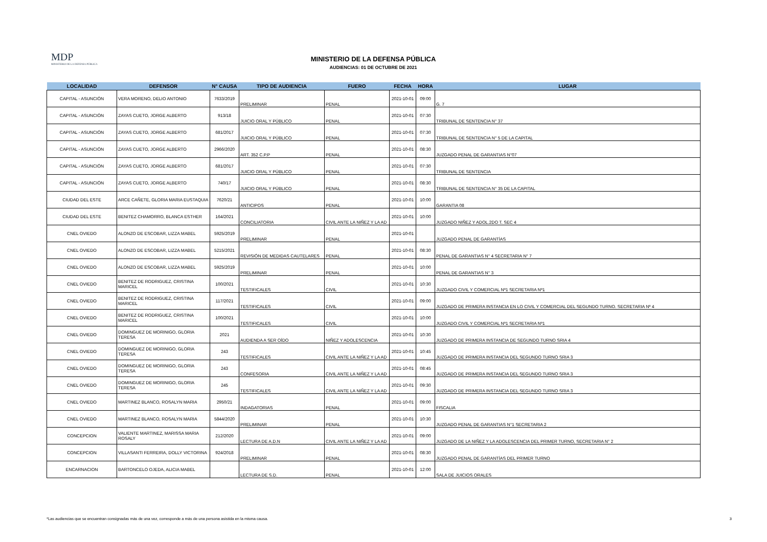MDP
MINISTERIO DE LA DEFENSA PÚBLICA
MINISTERIO DE LA DEFENSA PÚBLICA
AUDIENCIAS: 01 DE OCTUBRE DE 2021
| LOCALIDAD | DEFENSOR | N° CAUSA | TIPO DE AUDIENCIA | FUERO | FECHA | HORA | LUGAR |
| --- | --- | --- | --- | --- | --- | --- | --- |
| CAPITAL - ASUNCIÓN | VERA MORENO, DELIO ANTONIO | 7633/2019 | PRELIMINAR | PENAL | 2021-10-01 | 09:00 | G. 7 |
| CAPITAL - ASUNCIÓN | ZAYAS CUETO, JORGE ALBERTO | 913/18 | JUICIO ORAL Y PÚBLICO | PENAL | 2021-10-01 | 07:30 | TRIBUNAL DE SENTENCIA N° 37 |
| CAPITAL - ASUNCIÓN | ZAYAS CUETO, JORGE ALBERTO | 681/2017 | JUICIO ORAL Y PÚBLICO | PENAL | 2021-10-01 | 07:30 | TRIBUNAL DE SENTENCIA N° 5 DE LA CAPITAL |
| CAPITAL - ASUNCIÓN | ZAYAS CUETO, JORGE ALBERTO | 2966/2020 | ART. 352 C.P.P | PENAL | 2021-10-01 | 08:30 | JUZGADO PENAL DE GARANTIAS N°07 |
| CAPITAL - ASUNCIÓN | ZAYAS CUETO, JORGE ALBERTO | 681/2017 | JUICIO ORAL Y PÚBLICO | PENAL | 2021-10-01 | 07:30 | TRIBUNAL DE SENTENCIA |
| CAPITAL - ASUNCIÓN | ZAYAS CUETO, JORGE ALBERTO | 740/17 | JUICIO ORAL Y PÚBLICO | PENAL | 2021-10-01 | 08:30 | TRIBUNAL DE SENTENCIA N° 35 DE LA CAPITAL |
| CIUDAD DEL ESTE | ARCE CAÑETE, GLORIA MARIA EUSTAQUIA | 7620/21 | ANTICIPOS | PENAL | 2021-10-01 | 10:00 | GARANTIA 08 |
| CIUDAD DEL ESTE | BENITEZ CHAMORRO, BLANCA ESTHER | 164/2021 | CONCILIATORIA | CIVIL ANTE LA NIÑEZ Y LA AD | 2021-10-01 | 10:00 | JUZGADO NIÑEZ Y ADOL.2DO T. SEC 4 |
| CNEL OVIEDO | ALONZO DE ESCOBAR, LIZZA MABEL | 5925/2019 | PRELIMINAR | PENAL | 2021-10-01 | | JUZGADO PENAL DE GARANTÍAS |
| CNEL OVIEDO | ALONZO DE ESCOBAR, LIZZA MABEL | 5215/2021 | REVISIÓN DE MEDIDAS CAUTELARES | PENAL | 2021-10-01 | 08:30 | PENAL DE GARANTIAS N° 4 SECRETARIA N° 7 |
| CNEL OVIEDO | ALONZO DE ESCOBAR, LIZZA MABEL | 5925/2019 | PRELIMINAR | PENAL | 2021-10-01 | 10:00 | PENAL DE GARANTIAS N° 3 |
| CNEL OVIEDO | BENITEZ DE RODRIGUEZ, CRISTINA MARICEL | 100/2021 | TESTIFICALES | CIVIL | 2021-10-01 | 10:30 | JUZGADO CIVIL Y COMERCIAL Nº1 SECRETARIA Nº1 |
| CNEL OVIEDO | BENITEZ DE RODRIGUEZ, CRISTINA MARICEL | 117/2021 | TESTIFICALES | CIVIL | 2021-10-01 | 09:00 | JUZGADO DE PRIMERA INSTANCIA EN LO CIVIL Y COMERCIAL DEL SEGUNDO TURNO. SECRETARIA Nº 4 |
| CNEL OVIEDO | BENITEZ DE RODRIGUEZ, CRISTINA MARICEL | 100/2021 | TESTIFICALES | CIVIL | 2021-10-01 | 10:00 | JUZGADO CIVIL Y COMERCIAL Nº1 SECRETARIA Nº1 |
| CNEL OVIEDO | DOMINGUEZ DE MORINIGO, GLORIA TERESA | 2021 | AUDIENDA A SER OÍDO | NIÑEZ Y ADOLESCENCIA | 2021-10-01 | 10:30 | JUZGADO DE PRIMERA INSTANCIA DE SEGUNDO TURNO SRIA 4 |
| CNEL OVIEDO | DOMINGUEZ DE MORINIGO, GLORIA TERESA | 243 | TESTIFICALES | CIVIL ANTE LA NIÑEZ Y LA AD | 2021-10-01 | 10:45 | JUZGADO DE PRIMERA INSTANCIA DEL SEGUNDO TURNO SRIA 3 |
| CNEL OVIEDO | DOMINGUEZ DE MORINIGO, GLORIA TERESA | 243 | CONFESORIA | CIVIL ANTE LA NIÑEZ Y LA AD | 2021-10-01 | 08:45 | JUZGADO DE PRIMERA INSTANCIA DEL SEGUNDO TURNO SRIA 3 |
| CNEL OVIEDO | DOMINGUEZ DE MORINIGO, GLORIA TERESA | 245 | TESTIFICALES | CIVIL ANTE LA NIÑEZ Y LA AD | 2021-10-01 | 09:30 | JUZGADO DE PRIMERA INSTANCIA DEL SEGUNDO TURNO SRIA 3 |
| CNEL OVIEDO | MARTINEZ BLANCO, ROSALYN MARIA | 2950/21 | INDAGATORIAS | PENAL | 2021-10-01 | 09:00 | FISCALIA |
| CNEL OVIEDO | MARTINEZ BLANCO, ROSALYN MARIA | 5844/2020 | PRELIMINAR | PENAL | 2021-10-01 | 10:30 | JUZGADO PENAL DE GARANTIAS N°1 SECRETARIA 2 |
| CONCEPCION | VALIENTE MARTINEZ, MARISSA MARIA ROSALY | 212/2020 | LECTURA DE A.D.N | CIVIL ANTE LA NIÑEZ Y LA AD | 2021-10-01 | 09:00 | JUZGADO DE LA NIÑEZ Y LA ADOLESCENCIA DEL PRIMER TURNO, SECRETARIA N° 2 |
| CONCEPCION | VILLASANTI FERREIRA, DOLLY VICTORINA | 924/2018 | PRELIMINAR | PENAL | 2021-10-01 | 08:30 | JUZGADO PENAL DE GARANTÍAS DEL PRIMER TURNO |
| ENCARNACION | BARTONCELO OJEDA, ALICIA MABEL | | LECTURA DE S.D. | PENAL | 2021-10-01 | 12:00 | SALA DE JUICIOS ORALES |
*Las audiencias que se encuentran consignadas más de una vez, corresponde a más de una persona asistida en la misma causa. 3